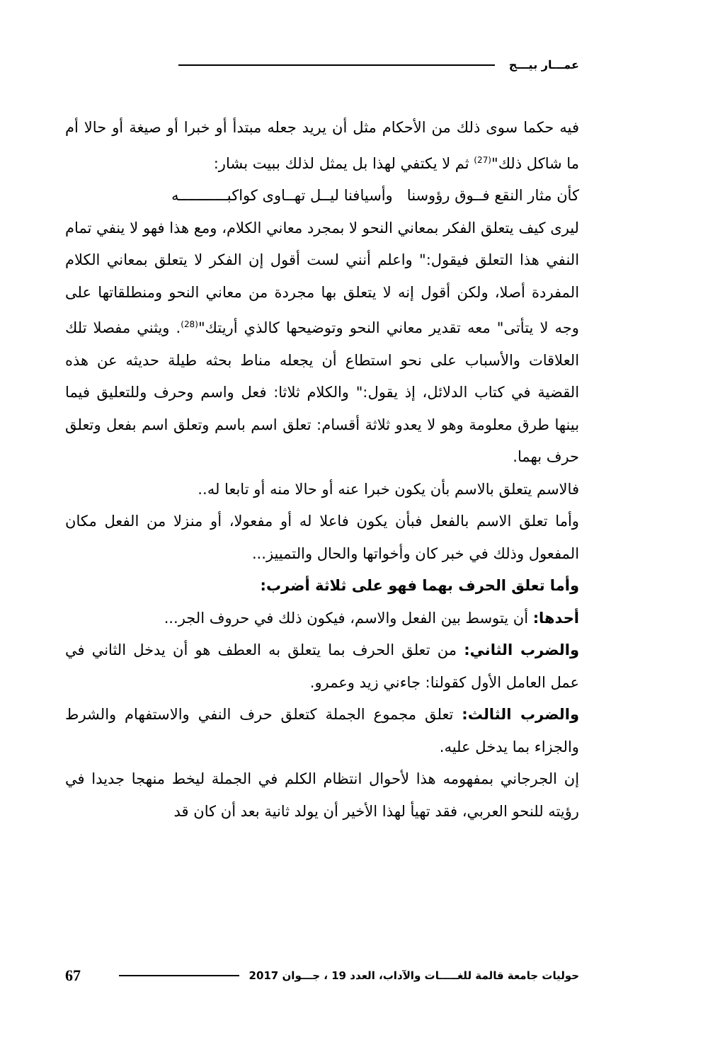عمـــار بيـــج
فيه حكما سوى ذلك من الأحكام مثل أن يريد جعله مبتدأ أو خبرا أو صيغة أو حالا أم ما شاكل ذلك"<sup>(27)</sup> ثم لا يكتفي لهذا بل يمثل لذلك ببيت بشار:
كأن مثار النقع فــوق رؤوسنا وأسيافنا ليــل تهــاوى كواكبـــــــــــه
ليرى كيف يتعلق الفكر بمعاني النحو لا بمجرد معاني الكلام، ومع هذا فهو لا ينفي تمام النفي هذا التعلق فيقول:" واعلم أنني لست أقول إن الفكر لا يتعلق بمعاني الكلام المفردة أصلا، ولكن أقول إنه لا يتعلق بها مجردة من معاني النحو ومنطلقاتها على وجه لا يتأتى" معه تقدير معاني النحو وتوضيحها كالذي أريتك"<sup>(28)</sup>. ويثني مفصلا تلك العلاقات والأسباب على نحو استطاع أن يجعله مناط بحثه طيلة حديثه عن هذه القضية في كتاب الدلائل، إذ يقول:" والكلام ثلاثا: فعل واسم وحرف وللتعليق فيما بينها طرق معلومة وهو لا يعدو ثلاثة أقسام: تعلق اسم باسم وتعلق اسم بفعل وتعلق حرف بهما.
فالاسم يتعلق بالاسم بأن يكون خبرا عنه أو حالا منه أو تابعا له..
وأما تعلق الاسم بالفعل فبأن يكون فاعلا له أو مفعولا، أو منزلا من الفعل مكان المفعول وذلك في خبر كان وأخواتها والحال والتمييز...
وأما تعلق الحرف بهما فهو على ثلاثة أضرب:
أحدها: أن يتوسط بين الفعل والاسم، فيكون ذلك في حروف الجر...
والضرب الثاني: من تعلق الحرف بما يتعلق به العطف هو أن يدخل الثاني في عمل العامل الأول كقولنا: جاءني زيد وعمرو.
والضرب الثالث: تعلق مجموع الجملة كتعلق حرف النفي والاستفهام والشرط والجزاء بما يدخل عليه.
إن الجرجاني بمفهومه هذا لأحوال انتظام الكلم في الجملة ليخط منهجا جديدا في رؤيته للنحو العربي، فقد تهيأ لهذا الأخير أن يولد ثانية بعد أن كان قد
حوليات جامعة قالمة للغـــــات والآداب، العدد 19 ، جـــوان 2017
67